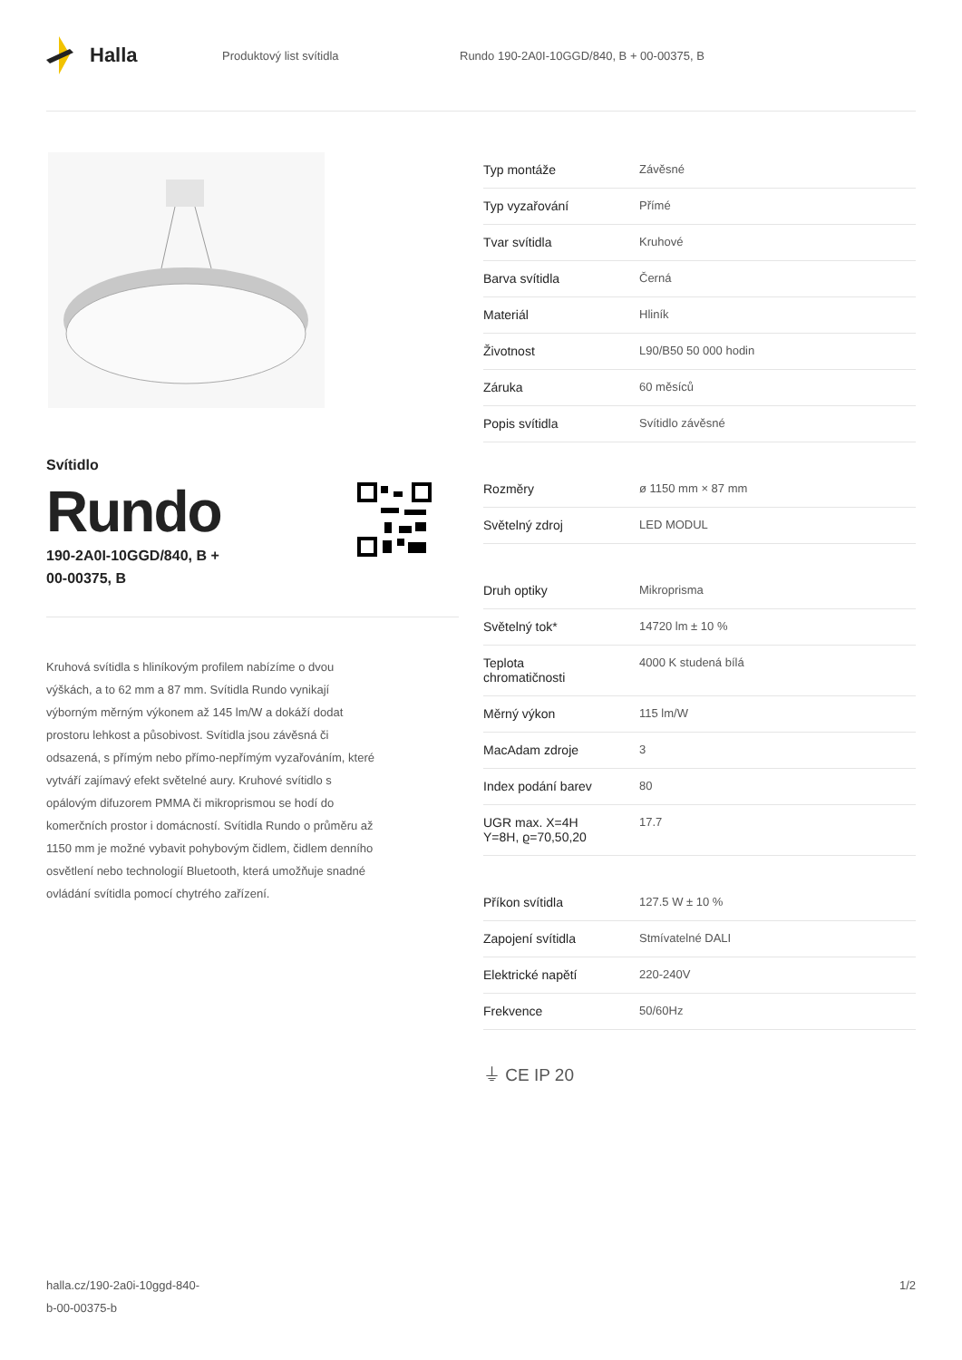Halla
Produktový list svítidla
Rundo 190-2A0I-10GGD/840, B + 00-00375, B
Svítidlo
Rundo
190-2A0I-10GGD/840, B +
00-00375, B
Kruhová svítidla s hliníkovým profilem nabízíme o dvou výškách, a to 62 mm a 87 mm. Svítidla Rundo vynikají výborným měrným výkonem až 145 lm/W a dokáží dodat prostoru lehkost a působivost. Svítidla jsou závěsná či odsazená, s přímým nebo přímo-nepřímým vyzařováním, které vytváří zajímavý efekt světelné aury. Kruhové svítidlo s opálovým difuzorem PMMA či mikroprismou se hodí do komerčních prostor i domácností. Svítidla Rundo o průměru až 1150 mm je možné vybavit pohybovým čidlem, čidlem denního osvětlení nebo technologií Bluetooth, která umožňuje snadné ovládání svítidla pomocí chytrého zařízení.
| Typ montáže | Závěsné |
| Typ vyzařování | Přímé |
| Tvar svítidla | Kruhové |
| Barva svítidla | Černá |
| Materiál | Hliník |
| Životnost | L90/B50 50 000 hodin |
| Záruka | 60 měsíců |
| Popis svítidla | Svítidlo závěsné |
| Rozměry | ø 1150 mm × 87 mm |
| Světelný zdroj | LED MODUL |
| Druh optiky | Mikroprisma |
| Světelný tok* | 14720 lm ± 10 % |
| Teplota chromatičnosti | 4000 K studená bílá |
| Měrný výkon | 115 lm/W |
| MacAdam zdroje | 3 |
| Index podání barev | 80 |
| UGR max. X=4H Y=8H, ϱ=70,50,20 | 17.7 |
| Příkon svítidla | 127.5 W ± 10 % |
| Zapojení svítidla | Stmívatelné DALI |
| Elektrické napětí | 220-240V |
| Frekvence | 50/60Hz |
⏚ CE IP 20
halla.cz/190-2a0i-10ggd-840-
b-00-00375-b
1/2